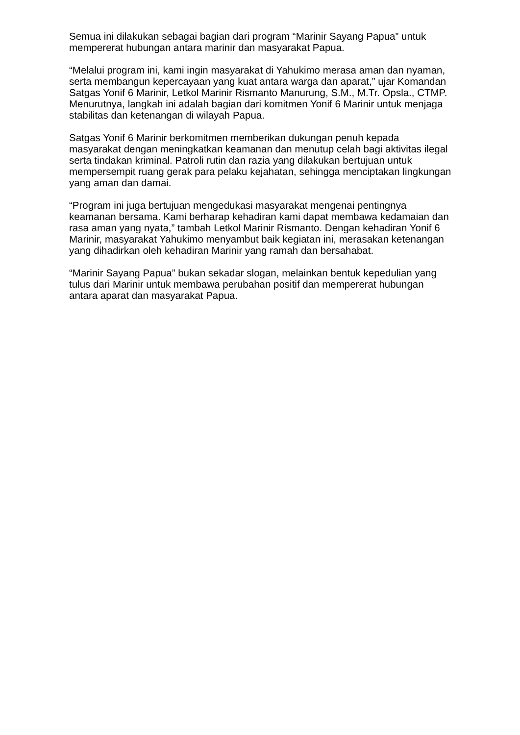Semua ini dilakukan sebagai bagian dari program “Marinir Sayang Papua” untuk mempererat hubungan antara marinir dan masyarakat Papua.
“Melalui program ini, kami ingin masyarakat di Yahukimo merasa aman dan nyaman, serta membangun kepercayaan yang kuat antara warga dan aparat,” ujar Komandan Satgas Yonif 6 Marinir, Letkol Marinir Rismanto Manurung, S.M., M.Tr. Opsla., CTMP. Menurutnya, langkah ini adalah bagian dari komitmen Yonif 6 Marinir untuk menjaga stabilitas dan ketenangan di wilayah Papua.
Satgas Yonif 6 Marinir berkomitmen memberikan dukungan penuh kepada masyarakat dengan meningkatkan keamanan dan menutup celah bagi aktivitas ilegal serta tindakan kriminal. Patroli rutin dan razia yang dilakukan bertujuan untuk mempersempit ruang gerak para pelaku kejahatan, sehingga menciptakan lingkungan yang aman dan damai.
“Program ini juga bertujuan mengedukasi masyarakat mengenai pentingnya keamanan bersama. Kami berharap kehadiran kami dapat membawa kedamaian dan rasa aman yang nyata,” tambah Letkol Marinir Rismanto. Dengan kehadiran Yonif 6 Marinir, masyarakat Yahukimo menyambut baik kegiatan ini, merasakan ketenangan yang dihadirkan oleh kehadiran Marinir yang ramah dan bersahabat.
“Marinir Sayang Papua” bukan sekadar slogan, melainkan bentuk kepedulian yang tulus dari Marinir untuk membawa perubahan positif dan mempererat hubungan antara aparat dan masyarakat Papua.